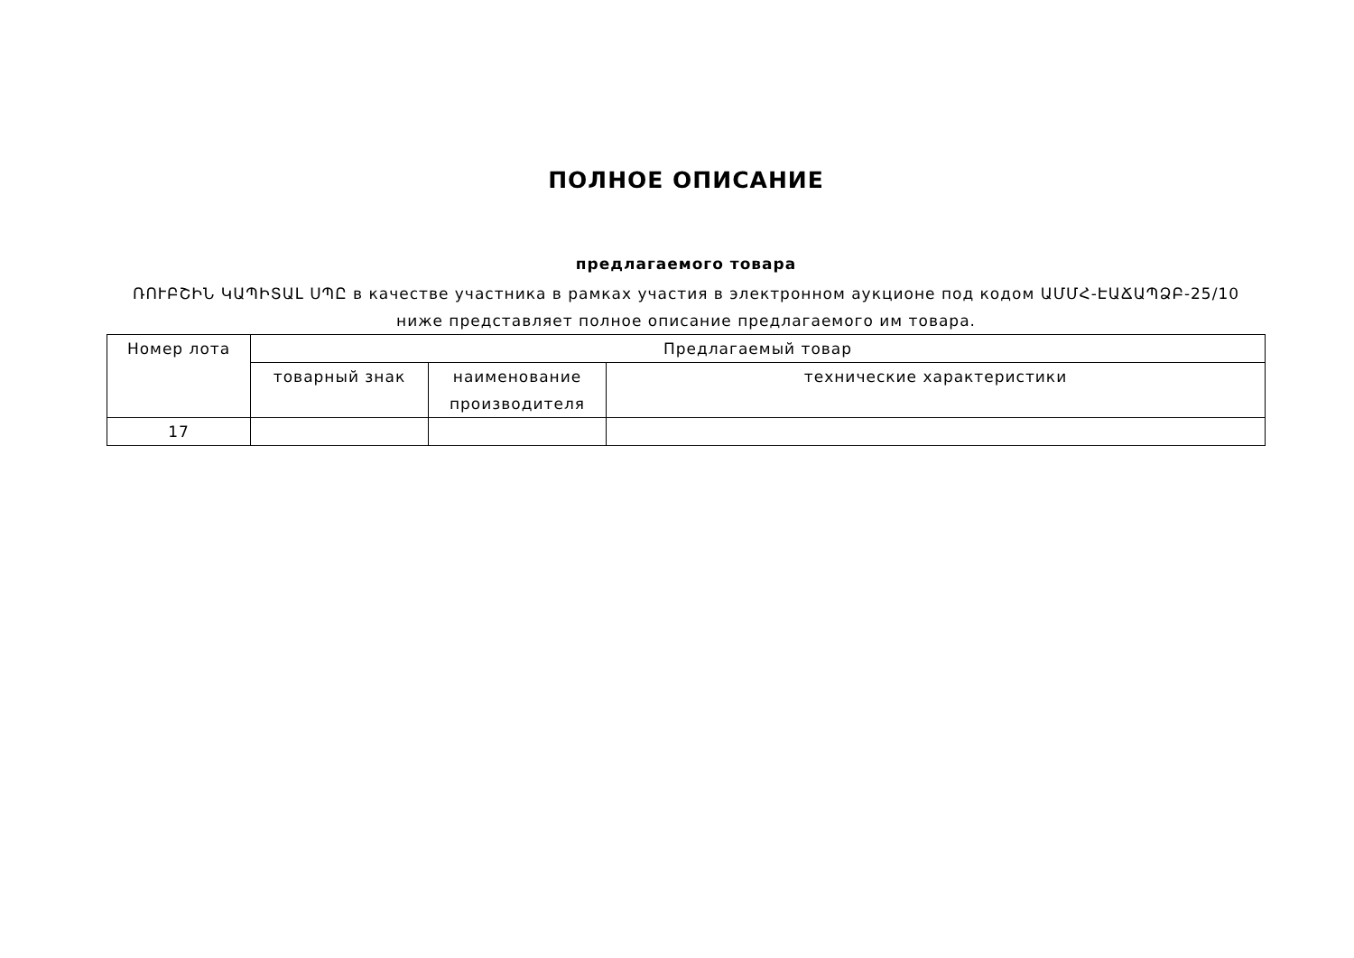ПОЛНОЕ ОПИСАНИЕ
предлагаемого товара
ՌՈՒԲՇԻՆ ԿԱՊԻՏԱԼ ՍՊԸ в качестве участника в рамках участия в электронном аукционе под кодом ԱՄՄՀ-ԷԱՃԱՊՁԲ-25/10 ниже представляет полное описание предлагаемого им товара.
| Номер лота | Предлагаемый товар | | |
| --- | --- | --- | --- |
| | товарный знак | наименование производителя | технические характеристики |
| 17 | | | |